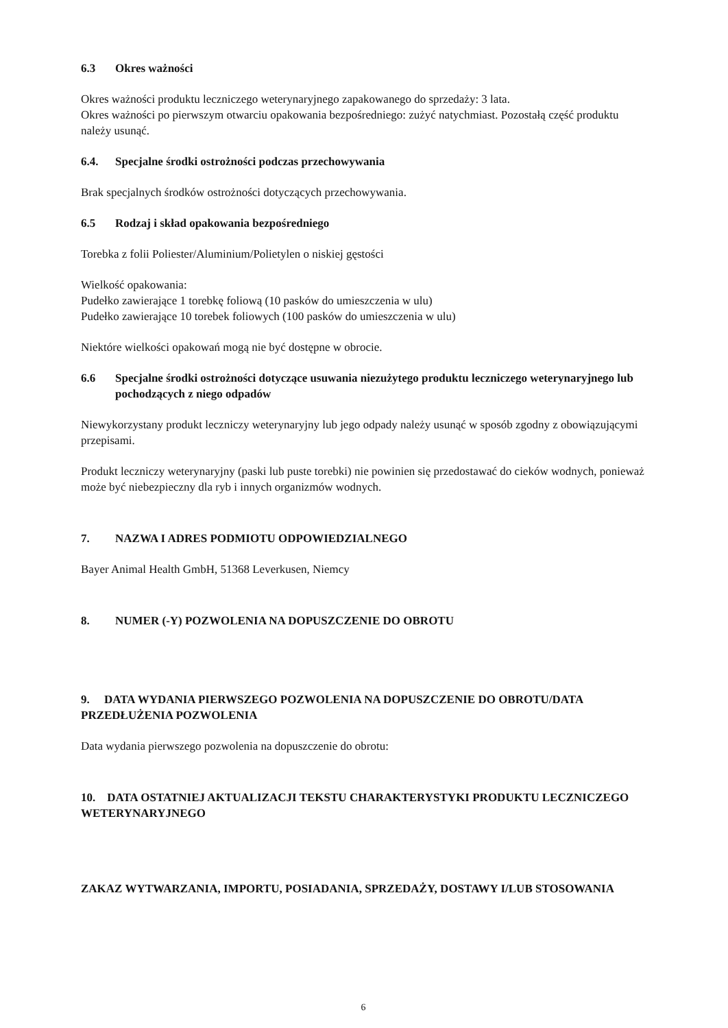6.3 Okres ważności
Okres ważności produktu leczniczego weterynaryjnego zapakowanego do sprzedaży: 3 lata.
Okres ważności po pierwszym otwarciu opakowania bezpośredniego: zużyć natychmiast. Pozostałą część produktu należy usunąć.
6.4. Specjalne środki ostrożności podczas przechowywania
Brak specjalnych środków ostrożności dotyczących przechowywania.
6.5 Rodzaj i skład opakowania bezpośredniego
Torebka z folii Poliester/Aluminium/Polietylen o niskiej gęstości
Wielkość opakowania:
Pudełko zawierające 1 torebkę foliową (10 pasków do umieszczenia w ulu)
Pudełko zawierające 10 torebek foliowych (100 pasków do umieszczenia w ulu)
Niektóre wielkości opakowań mogą nie być dostępne w obrocie.
6.6 Specjalne środki ostrożności dotyczące usuwania niezużytego produktu leczniczego weterynaryjnego lub pochodzących z niego odpadów
Niewykorzystany produkt leczniczy weterynaryjny lub jego odpady należy usunąć w sposób zgodny z obowiązującymi przepisami.
Produkt leczniczy weterynaryjny (paski lub puste torebki) nie powinien się przedostawać do cieków wodnych, ponieważ może być niebezpieczny dla ryb i innych organizmów wodnych.
7. NAZWA I ADRES PODMIOTU ODPOWIEDZIALNEGO
Bayer Animal Health GmbH, 51368 Leverkusen, Niemcy
8. NUMER (-Y) POZWOLENIA NA DOPUSZCZENIE DO OBROTU
9. DATA WYDANIA PIERWSZEGO POZWOLENIA NA DOPUSZCZENIE DO OBROTU/DATA PRZEDŁUŻENIA POZWOLENIA
Data wydania pierwszego pozwolenia na dopuszczenie do obrotu:
10. DATA OSTATNIEJ AKTUALIZACJI TEKSTU CHARAKTERYSTYKI PRODUKTU LECZNICZEGO WETERYNARYJNEGO
ZAKAZ WYTWARZANIA, IMPORTU, POSIADANIA, SPRZEDAŻY, DOSTAWY I/LUB STOSOWANIA
6